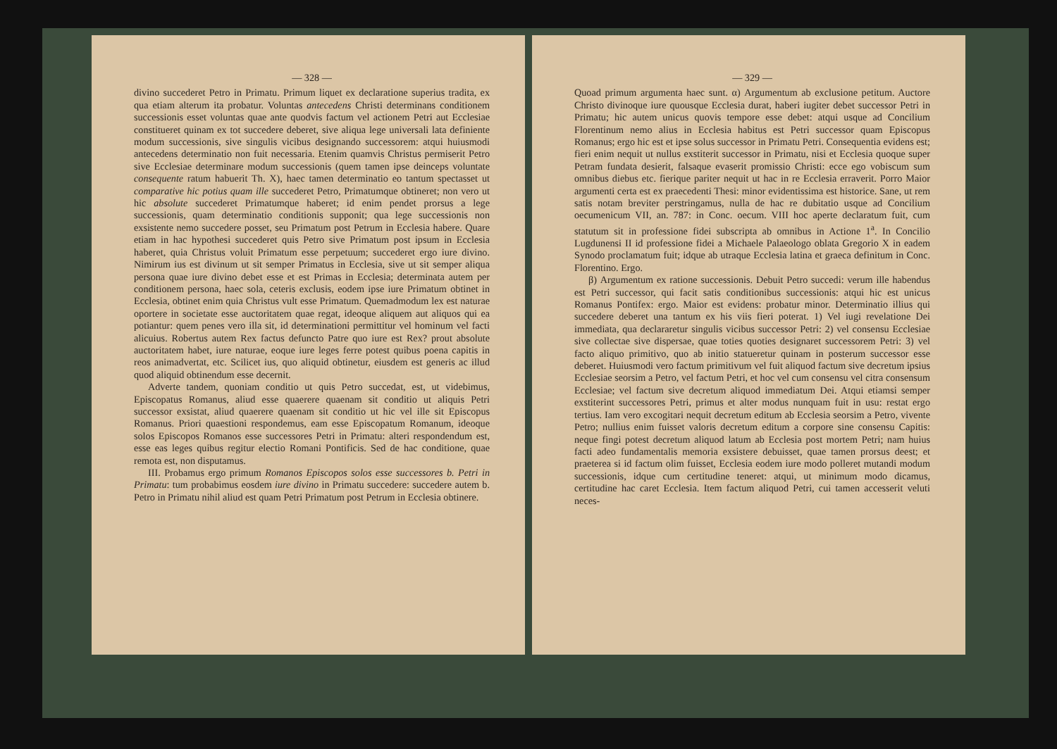— 328 —
divino succederet Petro in Primatu. Primum liquet ex declaratione superius tradita, ex qua etiam alterum ita probatur. Voluntas antecedens Christi determinans conditionem successionis esset voluntas quae ante quodvis factum vel actionem Petri aut Ecclesiae constitueret quinam ex tot succedere deberet, sive aliqua lege universali lata definiente modum successionis, sive singulis vicibus designando successorem: atqui huiusmodi antecedens determinatio non fuit necessaria. Etenim quamvis Christus permiserit Petro sive Ecclesiae determinare modum successionis (quem tamen ipse deinceps voluntate consequente ratum habuerit Th. X), haec tamen determinatio eo tantum spectasset ut comparative hic potius quam ille succederet Petro, Primatumque obtineret; non vero ut hic absolute succederet Primatumque haberet; id enim pendet prorsus a lege successionis, quam determinatio conditionis supponit; qua lege successionis non exsistente nemo succedere posset, seu Primatum post Petrum in Ecclesia habere. Quare etiam in hac hypothesi succederet quis Petro sive Primatum post ipsum in Ecclesia haberet, quia Christus voluit Primatum esse perpetuum; succederet ergo iure divino. Nimirum ius est divinum ut sit semper Primatus in Ecclesia, sive ut sit semper aliqua persona quae iure divino debet esse et est Primas in Ecclesia; determinata autem per conditionem persona, haec sola, ceteris exclusis, eodem ipse iure Primatum obtinet in Ecclesia, obtinet enim quia Christus vult esse Primatum. Quemadmodum lex est naturae oportere in societate esse auctoritatem quae regat, ideoque aliquem aut aliquos qui ea potiantur: quem penes vero illa sit, id determinationi permittitur vel hominum vel facti alicuius. Robertus autem Rex factus defuncto Patre quo iure est Rex? prout absolute auctoritatem habet, iure naturae, eoque iure leges ferre potest quibus poena capitis in reos animadvertat, etc. Scilicet ius, quo aliquid obtinetur, eiusdem est generis ac illud quod aliquid obtinendum esse decernit.
Adverte tandem, quoniam conditio ut quis Petro succedat, est, ut videbimus, Episcopatus Romanus, aliud esse quaerere quaenam sit conditio ut aliquis Petri successor exsistat, aliud quaerere quaenam sit conditio ut hic vel ille sit Episcopus Romanus. Priori quaestioni respondemus, eam esse Episcopatum Romanum, ideoque solos Episcopos Romanos esse successores Petri in Primatu: alteri respondendum est, esse eas leges quibus regitur electio Romani Pontificis. Sed de hac conditione, quae remota est, non disputamus.
III. Probamus ergo primum Romanos Episcopos solos esse successores b. Petri in Primatu: tum probabimus eosdem iure divino in Primatu succedere: succedere autem b. Petro in Primatu nihil aliud est quam Petri Primatum post Petrum in Ecclesia obtinere.
— 329 —
Quoad primum argumenta haec sunt. α) Argumentum ab exclusione petitum. Auctore Christo divinoque iure quousque Ecclesia durat, haberi iugiter debet successor Petri in Primatu; hic autem unicus quovis tempore esse debet: atqui usque ad Concilium Florentinum nemo alius in Ecclesia habitus est Petri successor quam Episcopus Romanus; ergo hic est et ipse solus successor in Primatu Petri. Consequentia evidens est; fieri enim nequit ut nullus exstiterit successor in Primatu, nisi et Ecclesia quoque super Petram fundata desierit, falsaque evaserit promissio Christi: ecce ego vobiscum sum omnibus diebus etc. fierique pariter nequit ut hac in re Ecclesia erraverit. Porro Maior argumenti certa est ex praecedenti Thesi: minor evidentissima est historice. Sane, ut rem satis notam breviter perstringamus, nulla de hac re dubitatio usque ad Concilium oecumenicum VII, an. 787: in Conc. oecum. VIII hoc aperte declaratum fuit, cum statutum sit in professione fidei subscripta ab omnibus in Actione 1<sup>a</sup>. In Concilio Lugdunensi II id professione fidei a Michaele Palaeologo oblata Gregorio X in eadem Synodo proclamatum fuit; idque ab utraque Ecclesia latina et graeca definitum in Conc. Florentino. Ergo.
β) Argumentum ex ratione successionis. Debuit Petro succedi: verum ille habendus est Petri successor, qui facit satis conditionibus successionis: atqui hic est unicus Romanus Pontifex: ergo. Maior est evidens: probatur minor. Determinatio illius qui succedere deberet una tantum ex his viis fieri poterat. 1) Vel iugi revelatione Dei immediata, qua declararetur singulis vicibus successor Petri: 2) vel consensu Ecclesiae sive collectae sive dispersae, quae toties quoties designaret successorem Petri: 3) vel facto aliquo primitivo, quo ab initio statueretur quinam in posterum successor esse deberet. Huiusmodi vero factum primitivum vel fuit aliquod factum sive decretum ipsius Ecclesiae seorsim a Petro, vel factum Petri, et hoc vel cum consensu vel citra consensum Ecclesiae; vel factum sive decretum aliquod immediatum Dei. Atqui etiamsi semper exstiterint successores Petri, primus et alter modus nunquam fuit in usu: restat ergo tertius. Iam vero excogitari nequit decretum editum ab Ecclesia seorsim a Petro, vivente Petro; nullius enim fuisset valoris decretum editum a corpore sine consensu Capitis: neque fingi potest decretum aliquod latum ab Ecclesia post mortem Petri; nam huius facti adeo fundamentalis memoria exsistere debuisset, quae tamen prorsus deest; et praeterea si id factum olim fuisset, Ecclesia eodem iure modo polleret mutandi modum successionis, idque cum certitudine teneret: atqui, ut minimum modo dicamus, certitudine hac caret Ecclesia. Item factum aliquod Petri, cui tamen accesserit veluti neces-